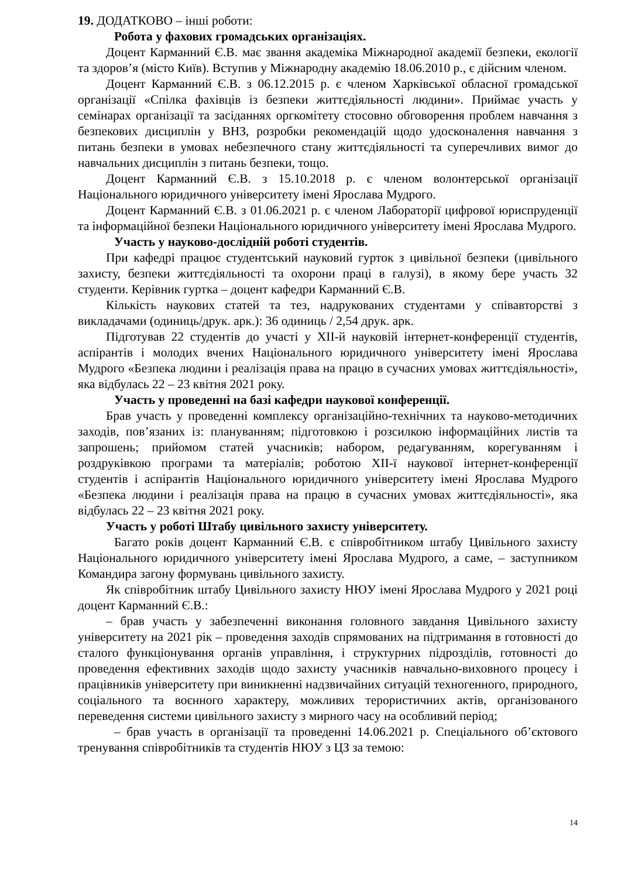19. ДОДАТКОВО – інші роботи:
Робота у фахових громадських організаціях.
Доцент Карманний Є.В. має звання академіка Міжнародної академії безпеки, екології та здоров’я (місто Київ). Вступив у Міжнародну академію 18.06.2010 р., є дійсним членом.
Доцент Карманний Є.В. з 06.12.2015 р. є членом Харківської обласної громадської організації «Спілка фахівців із безпеки життєдіяльності людини». Приймає участь у семінарах організації та засіданнях оргкомітету стосовно обговорення проблем навчання з безпекових дисциплін у ВНЗ, розробки рекомендацій щодо удосконалення навчання з питань безпеки в умовах небезпечного стану життєдіяльності та суперечливих вимог до навчальних дисциплін з питань безпеки, тощо.
Доцент Карманний Є.В. з 15.10.2018 р. є членом волонтерської організації Національного юридичного університету імені Ярослава Мудрого.
Доцент Карманний Є.В. з 01.06.2021 р. є членом Лабораторії цифрової юриспруденції та інформаційної безпеки Національного юридичного університету імені Ярослава Мудрого.
Участь у науково-дослідній роботі студентів.
При кафедрі працює студентський науковий гурток з цивільної безпеки (цивільного захисту, безпеки життєдіяльності та охорони праці в галузі), в якому бере участь 32 студенти. Керівник гуртка – доцент кафедри Карманний Є.В.
Кількість наукових статей та тез, надрукованих студентами у співавторстві з викладачами (одиниць/друк. арк.): 36 одиниць / 2,54 друк. арк.
Підготував 22 студентів до участі у XII-й науковій інтернет-конференції студентів, аспірантів і молодих вчених Національного юридичного університету імені Ярослава Мудрого «Безпека людини і реалізація права на працю в сучасних умовах життєдіяльності», яка відбулась 22 – 23 квітня 2021 року.
Участь у проведенні на базі кафедри наукової конференції.
Брав участь у проведенні комплексу організаційно-технічних та науково-методичних заходів, пов’язаних із: плануванням; підготовкою і розсилкою інформаційних листів та запрошень; прийомом статей учасників; набором, редагуванням, корегуванням і роздруківкою програми та матеріалів; роботою XII-ї наукової інтернет-конференції студентів і аспірантів Національного юридичного університету імені Ярослава Мудрого «Безпека людини і реалізація права на працю в сучасних умовах життєдіяльності», яка відбулась 22 – 23 квітня 2021 року.
Участь у роботі Штабу цивільного захисту університету.
Багато років доцент Карманний Є.В. є співробітником штабу Цивільного захисту Національного юридичного університету імені Ярослава Мудрого, а саме, – заступником Командира загону формувань цивільного захисту.
Як співробітник штабу Цивільного захисту НЮУ імені Ярослава Мудрого у 2021 році доцент Карманний Є.В.:
– брав участь у забезпеченні виконання головного завдання Цивільного захисту університету на 2021 рік – проведення заходів спрямованих на підтримання в готовності до сталого функціонування органів управління, і структурних підрозділів, готовності до проведення ефективних заходів щодо захисту учасників навчально-виховного процесу і працівників університету при виникненні надзвичайних ситуацій техногенного, природного, соціального та воєнного характеру, можливих терористичних актів, організованого переведення системи цивільного захисту з мирного часу на особливий період;
– брав участь в організації та проведенні 14.06.2021 р. Спеціального об’єктового тренування співробітників та студентів НЮУ з ЦЗ за темою:
14